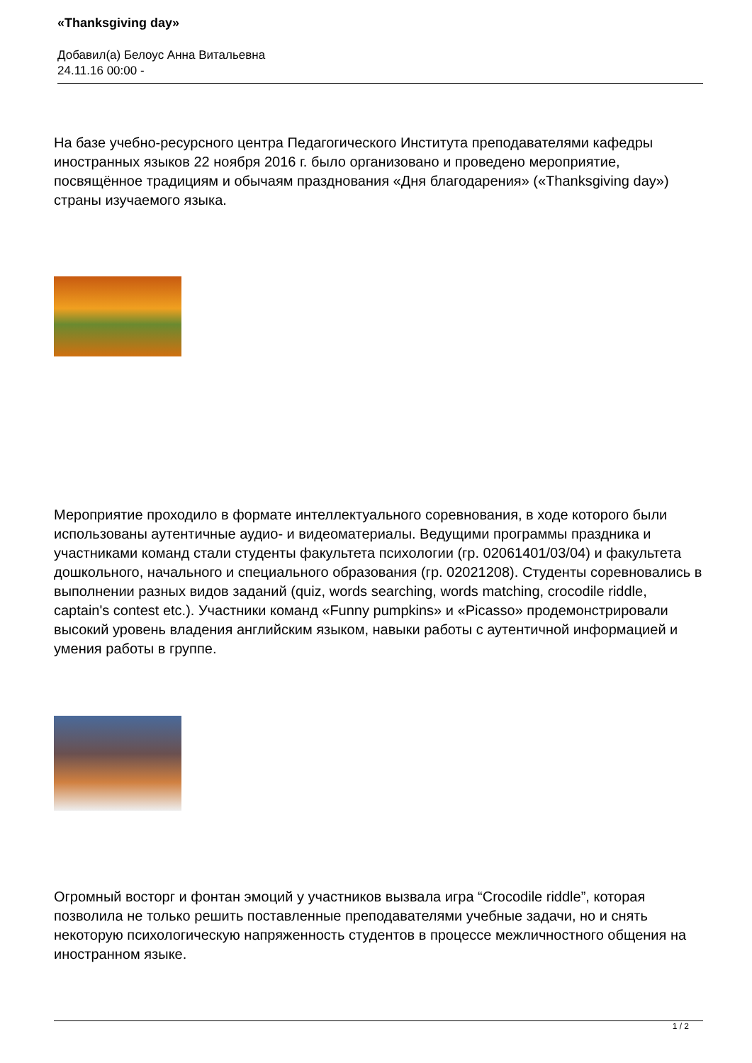«Thanksgiving day»
Добавил(а) Белоус Анна Витальевна
24.11.16 00:00 -
На базе учебно-ресурсного центра Педагогического Института преподавателями кафедры иностранных языков 22 ноября 2016 г. было организовано и проведено мероприятие, посвящённое традициям и обычаям празднования «Дня благодарения» («Thanksgiving day») страны изучаемого языка.
Мероприятие проходило в формате интеллектуального соревнования, в ходе которого были использованы аутентичные аудио- и видеоматериалы. Ведущими программы праздника и участниками команд стали студенты факультета психологии (гр. 02061401/03/04) и факультета дошкольного, начального и специального образования (гр. 02021208). Студенты соревновались в выполнении разных видов заданий (quiz, words searching, words matching, crocodile riddle, captain's contest etc.). Участники команд «Funny pumpkins» и «Picasso» продемонстрировали высокий уровень владения английским языком, навыки работы с аутентичной информацией и умения работы в группе.
Огромный восторг и фонтан эмоций у участников вызвала игра “Crocodile riddle”, которая позволила не только решить поставленные преподавателями учебные задачи, но и снять некоторую психологическую напряженность студентов в процессе межличностного общения на иностранном языке.
1 / 2